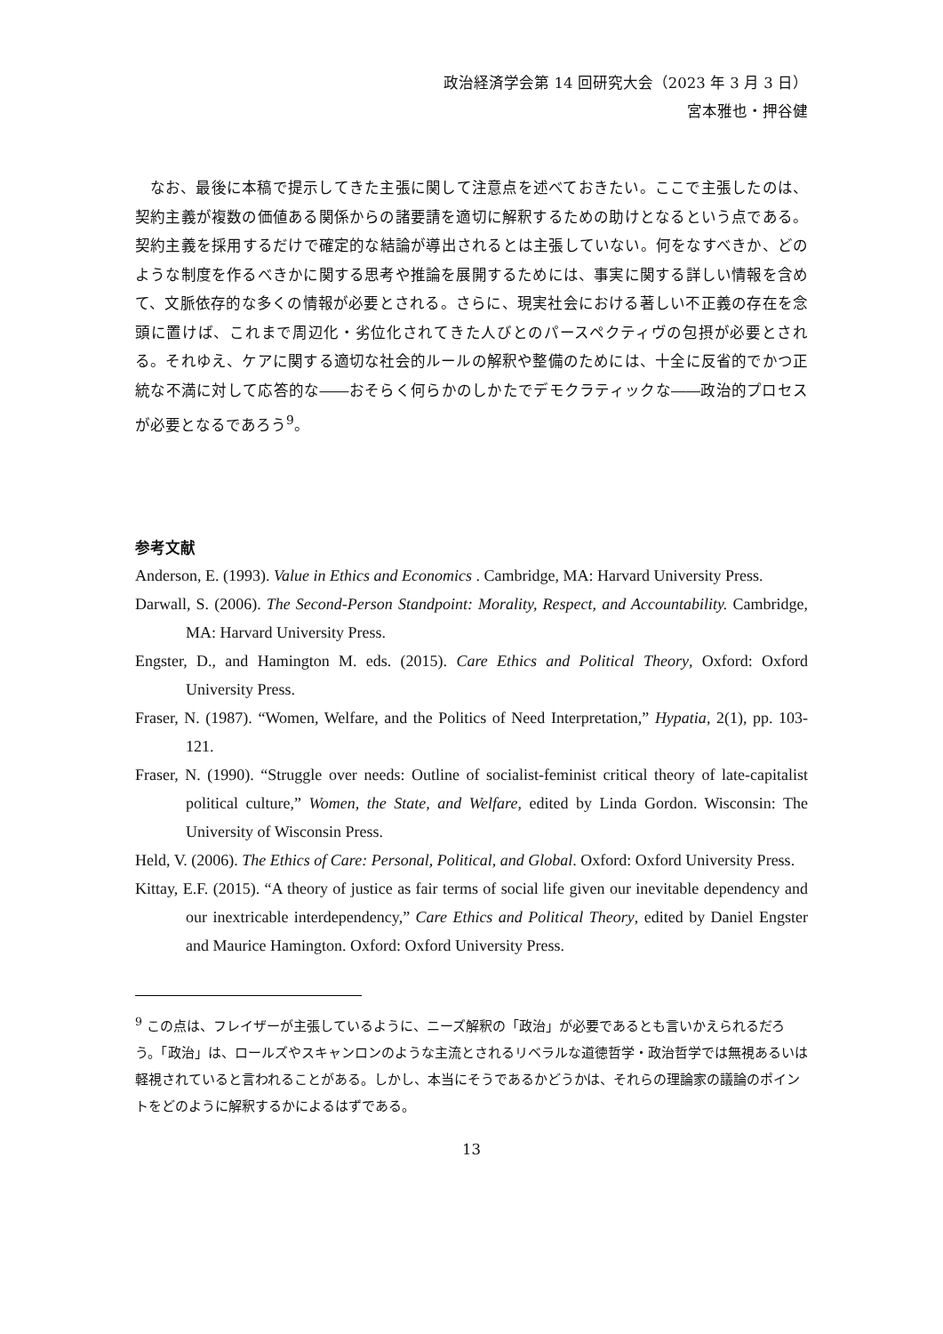政治経済学会第 14 回研究大会（2023 年 3 月 3 日）
宮本雅也・押谷健
なお、最後に本稿で提示してきた主張に関して注意点を述べておきたい。ここで主張したのは、契約主義が複数の価値ある関係からの諸要請を適切に解釈するための助けとなるという点である。契約主義を採用するだけで確定的な結論が導出されるとは主張していない。何をなすべきか、どのような制度を作るべきかに関する思考や推論を展開するためには、事実に関する詳しい情報を含めて、文脈依存的な多くの情報が必要とされる。さらに、現実社会における著しい不正義の存在を念頭に置けば、これまで周辺化・劣位化されてきた人びとのパースペクティヴの包摂が必要とされる。それゆえ、ケアに関する適切な社会的ルールの解釈や整備のためには、十全に反省的でかつ正統な不満に対して応答的な――おそらく何らかのしかたでデモクラティックな――政治的プロセスが必要となるであろう<sup>9</sup>。
参考文献
Anderson, E. (1993). Value in Ethics and Economics . Cambridge, MA: Harvard University Press.
Darwall, S. (2006). The Second-Person Standpoint: Morality, Respect, and Accountability. Cambridge, MA: Harvard University Press.
Engster, D., and Hamington M. eds. (2015). Care Ethics and Political Theory, Oxford: Oxford University Press.
Fraser, N. (1987). “Women, Welfare, and the Politics of Need Interpretation,” Hypatia, 2(1), pp. 103-121.
Fraser, N. (1990). “Struggle over needs: Outline of socialist-feminist critical theory of late-capitalist political culture,” Women, the State, and Welfare, edited by Linda Gordon. Wisconsin: The University of Wisconsin Press.
Held, V. (2006). The Ethics of Care: Personal, Political, and Global. Oxford: Oxford University Press.
Kittay, E.F. (2015). “A theory of justice as fair terms of social life given our inevitable dependency and our inextricable interdependency,” Care Ethics and Political Theory, edited by Daniel Engster and Maurice Hamington. Oxford: Oxford University Press.
<sup>9</sup> この点は、フレイザーが主張しているように、ニーズ解釈の「政治」が必要であるとも言いかえられるだろう。「政治」は、ロールズやスキャンロンのような主流とされるリベラルな道徳哲学・政治哲学では無視あるいは軽視されていると言われることがある。しかし、本当にそうであるかどうかは、それらの理論家の議論のポイントをどのように解釈するかによるはずである。
13